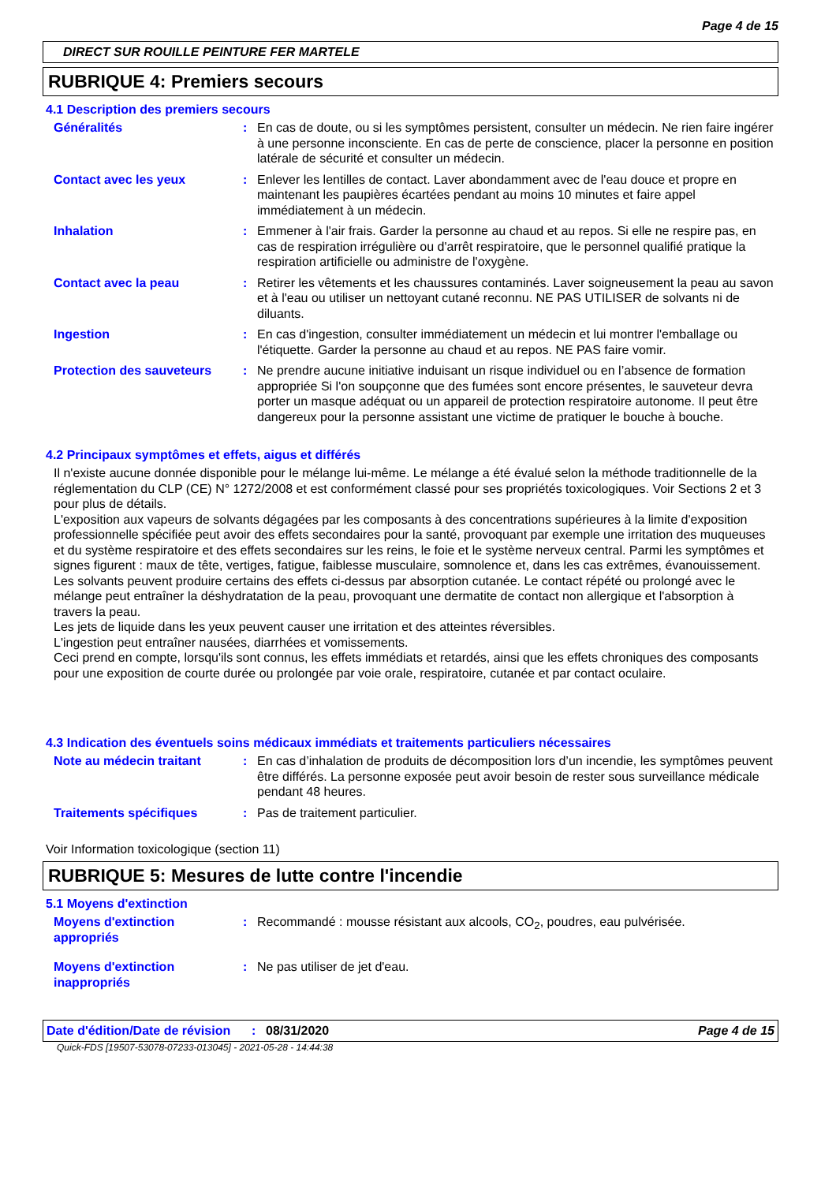Page 4 de 15
DIRECT SUR ROUILLE PEINTURE FER MARTELE
RUBRIQUE 4: Premiers secours
4.1 Description des premiers secours
Généralités : En cas de doute, ou si les symptômes persistent, consulter un médecin. Ne rien faire ingérer à une personne inconsciente. En cas de perte de conscience, placer la personne en position latérale de sécurité et consulter un médecin.
Contact avec les yeux : Enlever les lentilles de contact. Laver abondamment avec de l'eau douce et propre en maintenant les paupières écartées pendant au moins 10 minutes et faire appel immédiatement à un médecin.
Inhalation : Emmener à l'air frais. Garder la personne au chaud et au repos. Si elle ne respire pas, en cas de respiration irrégulière ou d'arrêt respiratoire, que le personnel qualifié pratique la respiration artificielle ou administre de l'oxygène.
Contact avec la peau : Retirer les vêtements et les chaussures contaminés. Laver soigneusement la peau au savon et à l'eau ou utiliser un nettoyant cutané reconnu. NE PAS UTILISER de solvants ni de diluants.
Ingestion : En cas d'ingestion, consulter immédiatement un médecin et lui montrer l'emballage ou l'étiquette. Garder la personne au chaud et au repos. NE PAS faire vomir.
Protection des sauveteurs : Ne prendre aucune initiative induisant un risque individuel ou en l’absence de formation appropriée Si l'on soupçonne que des fumées sont encore présentes, le sauveteur devra porter un masque adéquat ou un appareil de protection respiratoire autonome. Il peut être dangereux pour la personne assistant une victime de pratiquer le bouche à bouche.
4.2 Principaux symptômes et effets, aigus et différés
Il n'existe aucune donnée disponible pour le mélange lui-même. Le mélange a été évalué selon la méthode traditionnelle de la réglementation du CLP (CE) N° 1272/2008 et est conformément classé pour ses propriétés toxicologiques. Voir Sections 2 et 3 pour plus de détails.
L'exposition aux vapeurs de solvants dégagées par les composants à des concentrations supérieures à la limite d'exposition professionnelle spécifiée peut avoir des effets secondaires pour la santé, provoquant par exemple une irritation des muqueuses et du système respiratoire et des effets secondaires sur les reins, le foie et le système nerveux central. Parmi les symptômes et signes figurent : maux de tête, vertiges, fatigue, faiblesse musculaire, somnolence et, dans les cas extrêmes, évanouissement.
Les solvants peuvent produire certains des effets ci-dessus par absorption cutanée. Le contact répété ou prolongé avec le mélange peut entraîner la déshydratation de la peau, provoquant une dermatite de contact non allergique et l'absorption à travers la peau.
Les jets de liquide dans les yeux peuvent causer une irritation et des atteintes réversibles.
L'ingestion peut entraîner nausées, diarrhées et vomissements.
Ceci prend en compte, lorsqu'ils sont connus, les effets immédiats et retardés, ainsi que les effets chroniques des composants pour une exposition de courte durée ou prolongée par voie orale, respiratoire, cutanée et par contact oculaire.
4.3 Indication des éventuels soins médicaux immédiats et traitements particuliers nécessaires
Note au médecin traitant : En cas d’inhalation de produits de décomposition lors d’un incendie, les symptômes peuvent être différés. La personne exposée peut avoir besoin de rester sous surveillance médicale pendant 48 heures.
Traitements spécifiques : Pas de traitement particulier.
Voir Information toxicologique (section 11)
RUBRIQUE 5: Mesures de lutte contre l'incendie
5.1 Moyens d'extinction
Moyens d'extinction appropriés
: Recommandé : mousse résistant aux alcools, CO<sub>2</sub>, poudres, eau pulvérisée.
Moyens d'extinction inappropriés
: Ne pas utiliser de jet d'eau.
Date d'édition/Date de révision
: 08/31/2020 Page 4 de 15
Quick-FDS [19507-53078-07233-013045] - 2021-05-28 - 14:44:38